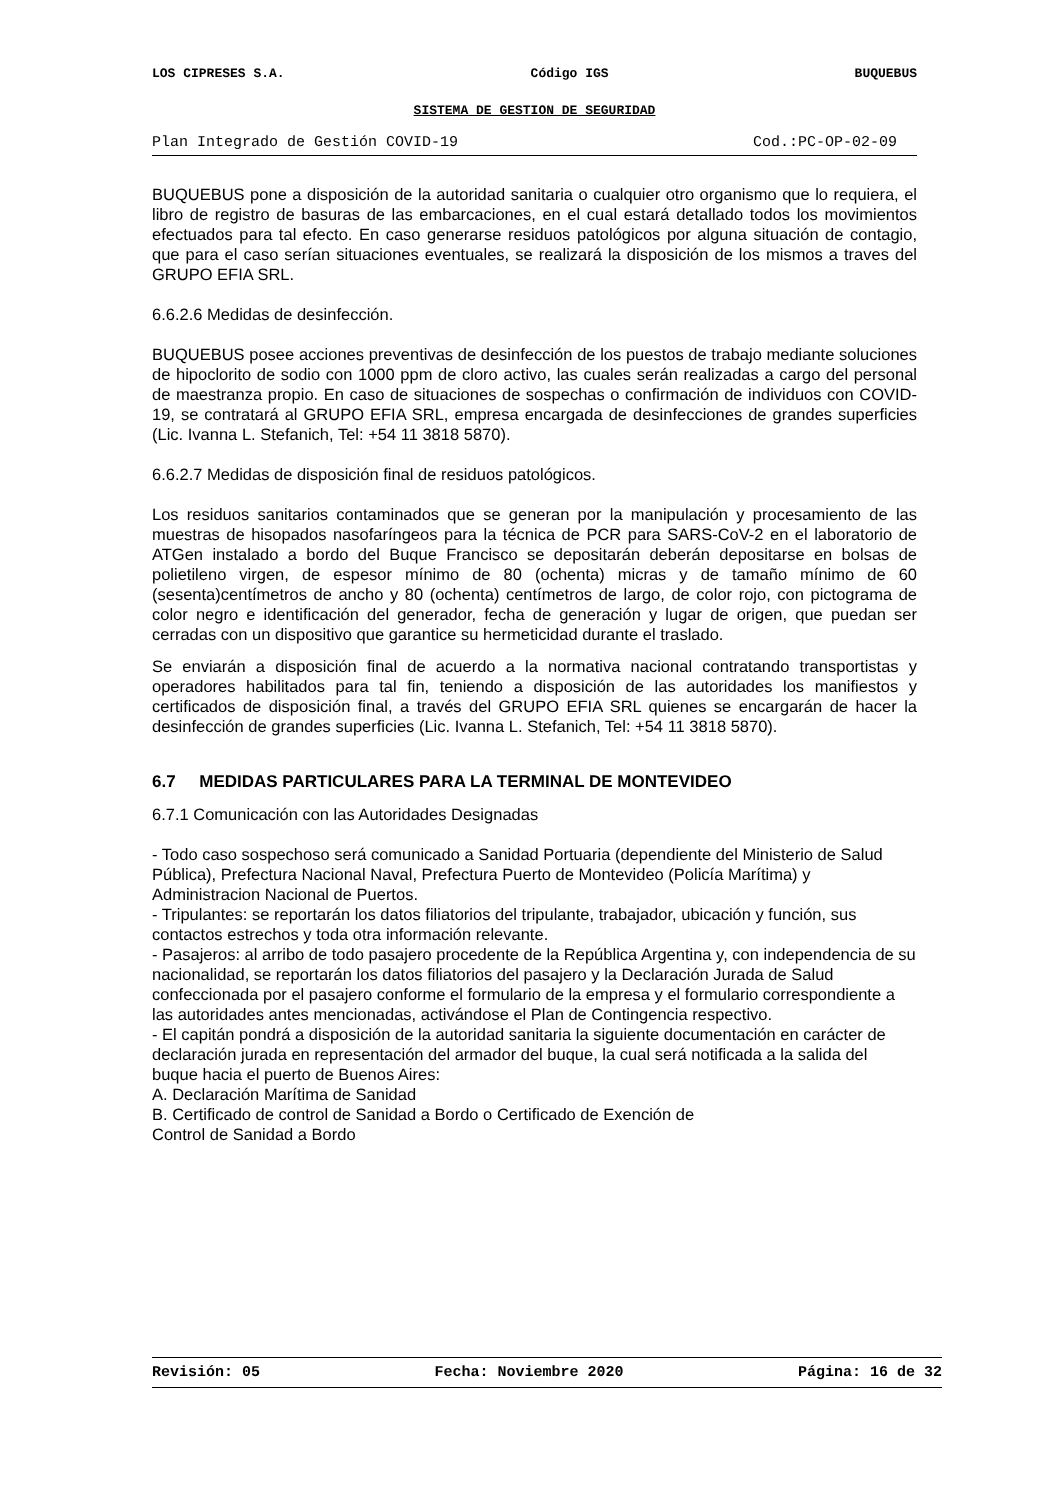LOS CIPRESES S.A. Código IGS BUQUEBUS
SISTEMA DE GESTION DE SEGURIDAD
Plan Integrado de Gestión COVID-19 Cod.:PC-OP-02-09
BUQUEBUS pone a disposición de la autoridad sanitaria o cualquier otro organismo que lo requiera, el libro de registro de basuras de las embarcaciones, en el cual estará detallado todos los movimientos efectuados para tal efecto. En caso generarse residuos patológicos por alguna situación de contagio, que para el caso serían situaciones eventuales, se realizará la disposición de los mismos a traves del GRUPO EFIA SRL.
6.6.2.6 Medidas de desinfección.
BUQUEBUS posee acciones preventivas de desinfección de los puestos de trabajo mediante soluciones de hipoclorito de sodio con 1000 ppm de cloro activo, las cuales serán realizadas a cargo del personal de maestranza propio. En caso de situaciones de sospechas o confirmación de individuos con COVID-19, se contratará al GRUPO EFIA SRL, empresa encargada de desinfecciones de grandes superficies (Lic. Ivanna L. Stefanich, Tel: +54 11 3818 5870).
6.6.2.7 Medidas de disposición final de residuos patológicos.
Los residuos sanitarios contaminados que se generan por la manipulación y procesamiento de las muestras de hisopados nasofaríngeos para la técnica de PCR para SARS-CoV-2 en el laboratorio de ATGen instalado a bordo del Buque Francisco se depositarán deberán depositarse en bolsas de polietileno virgen, de espesor mínimo de 80 (ochenta) micras y de tamaño mínimo de 60 (sesenta)centímetros de ancho y 80 (ochenta) centímetros de largo, de color rojo, con pictograma de color negro e identificación del generador, fecha de generación y lugar de origen, que puedan ser cerradas con un dispositivo que garantice su hermeticidad durante el traslado.
Se enviarán a disposición final de acuerdo a la normativa nacional contratando transportistas y operadores habilitados para tal fin, teniendo a disposición de las autoridades los manifiestos y certificados de disposición final, a través del GRUPO EFIA SRL quienes se encargarán de hacer la desinfección de grandes superficies (Lic. Ivanna L. Stefanich, Tel: +54 11 3818 5870).
6.7 MEDIDAS PARTICULARES PARA LA TERMINAL DE MONTEVIDEO
6.7.1 Comunicación con las Autoridades Designadas
- Todo caso sospechoso será comunicado a Sanidad Portuaria (dependiente del Ministerio de Salud Pública), Prefectura Nacional Naval, Prefectura Puerto de Montevideo (Policía Marítima) y Administracion Nacional de Puertos.
- Tripulantes: se reportarán los datos filiatorios del tripulante, trabajador, ubicación y función, sus contactos estrechos y toda otra información relevante.
- Pasajeros: al arribo de todo pasajero procedente de la República Argentina y, con independencia de su nacionalidad, se reportarán los datos filiatorios del pasajero y la Declaración Jurada de Salud confeccionada por el pasajero conforme el formulario de la empresa y el formulario correspondiente a las autoridades antes mencionadas, activándose el Plan de Contingencia respectivo.
- El capitán pondrá a disposición de la autoridad sanitaria la siguiente documentación en carácter de declaración jurada en representación del armador del buque, la cual será notificada a la salida del buque hacia el puerto de Buenos Aires:
A. Declaración Marítima de Sanidad
B. Certificado de control de Sanidad a Bordo o Certificado de Exención de
Control de Sanidad a Bordo
Revisión: 05 Fecha: Noviembre 2020 Página: 16 de 32